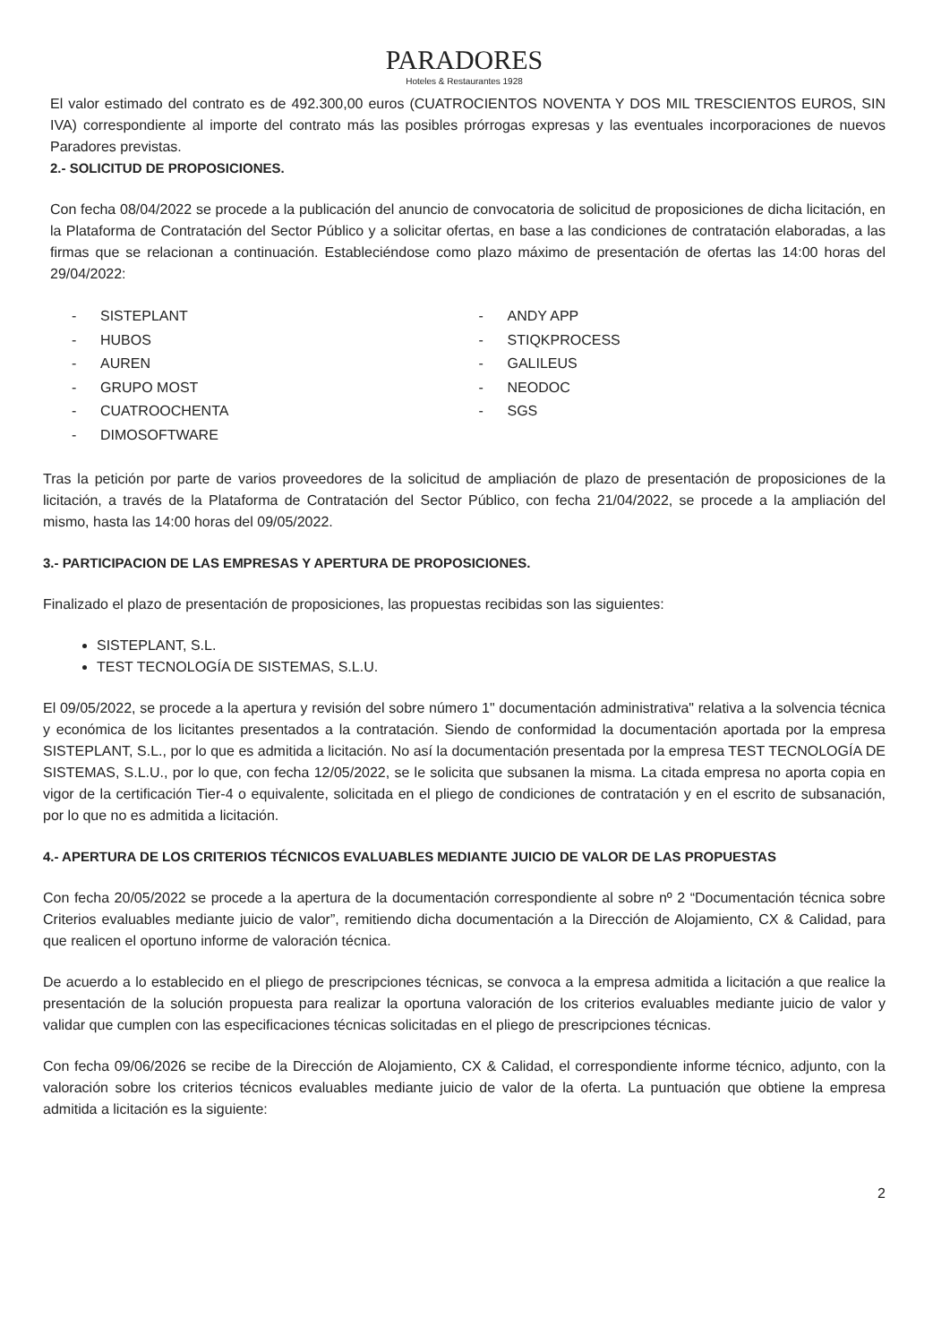PARADORES
Hoteles & Restaurantes 1928
El valor estimado del contrato es de 492.300,00 euros (CUATROCIENTOS NOVENTA Y DOS MIL TRESCIENTOS EUROS, SIN IVA) correspondiente al importe del contrato más las posibles prórrogas expresas y las eventuales incorporaciones de nuevos Paradores previstas.
2.- SOLICITUD DE PROPOSICIONES.
Con fecha 08/04/2022 se procede a la publicación del anuncio de convocatoria de solicitud de proposiciones de dicha licitación, en la Plataforma de Contratación del Sector Público y a solicitar ofertas, en base a las condiciones de contratación elaboradas, a las firmas que se relacionan a continuación. Estableciéndose como plazo máximo de presentación de ofertas las 14:00 horas del 29/04/2022:
- SISTEPLANT
- HUBOS
- AUREN
- GRUPO MOST
- CUATROOCHENTA
- DIMOSOFTWARE
- ANDY APP
- STIQKPROCESS
- GALILEUS
- NEODOC
- SGS
Tras la petición por parte de varios proveedores de la solicitud de ampliación de plazo de presentación de proposiciones de la licitación, a través de la Plataforma de Contratación del Sector Público, con fecha 21/04/2022, se procede a la ampliación del mismo, hasta las 14:00 horas del 09/05/2022.
3.- PARTICIPACION DE LAS EMPRESAS Y APERTURA DE PROPOSICIONES.
Finalizado el plazo de presentación de proposiciones, las propuestas recibidas son las siguientes:
SISTEPLANT, S.L.
TEST TECNOLOGÍA DE SISTEMAS, S.L.U.
El 09/05/2022, se procede a la apertura y revisión del sobre número 1" documentación administrativa" relativa a la solvencia técnica y económica de los licitantes presentados a la contratación. Siendo de conformidad la documentación aportada por la empresa SISTEPLANT, S.L., por lo que es admitida a licitación. No así la documentación presentada por la empresa TEST TECNOLOGÍA DE SISTEMAS, S.L.U., por lo que, con fecha 12/05/2022, se le solicita que subsanen la misma. La citada empresa no aporta copia en vigor de la certificación Tier-4 o equivalente, solicitada en el pliego de condiciones de contratación y en el escrito de subsanación, por lo que no es admitida a licitación.
4.- APERTURA DE LOS CRITERIOS TÉCNICOS EVALUABLES MEDIANTE JUICIO DE VALOR DE LAS PROPUESTAS
Con fecha 20/05/2022 se procede a la apertura de la documentación correspondiente al sobre nº 2 “Documentación técnica sobre Criterios evaluables mediante juicio de valor”, remitiendo dicha documentación a la Dirección de Alojamiento, CX & Calidad, para que realicen el oportuno informe de valoración técnica.
De acuerdo a lo establecido en el pliego de prescripciones técnicas, se convoca a la empresa admitida a licitación a que realice la presentación de la solución propuesta para realizar la oportuna valoración de los criterios evaluables mediante juicio de valor y validar que cumplen con las especificaciones técnicas solicitadas en el pliego de prescripciones técnicas.
Con fecha 09/06/2026 se recibe de la Dirección de Alojamiento, CX & Calidad, el correspondiente informe técnico, adjunto, con la valoración sobre los criterios técnicos evaluables mediante juicio de valor de la oferta. La puntuación que obtiene la empresa admitida a licitación es la siguiente:
2